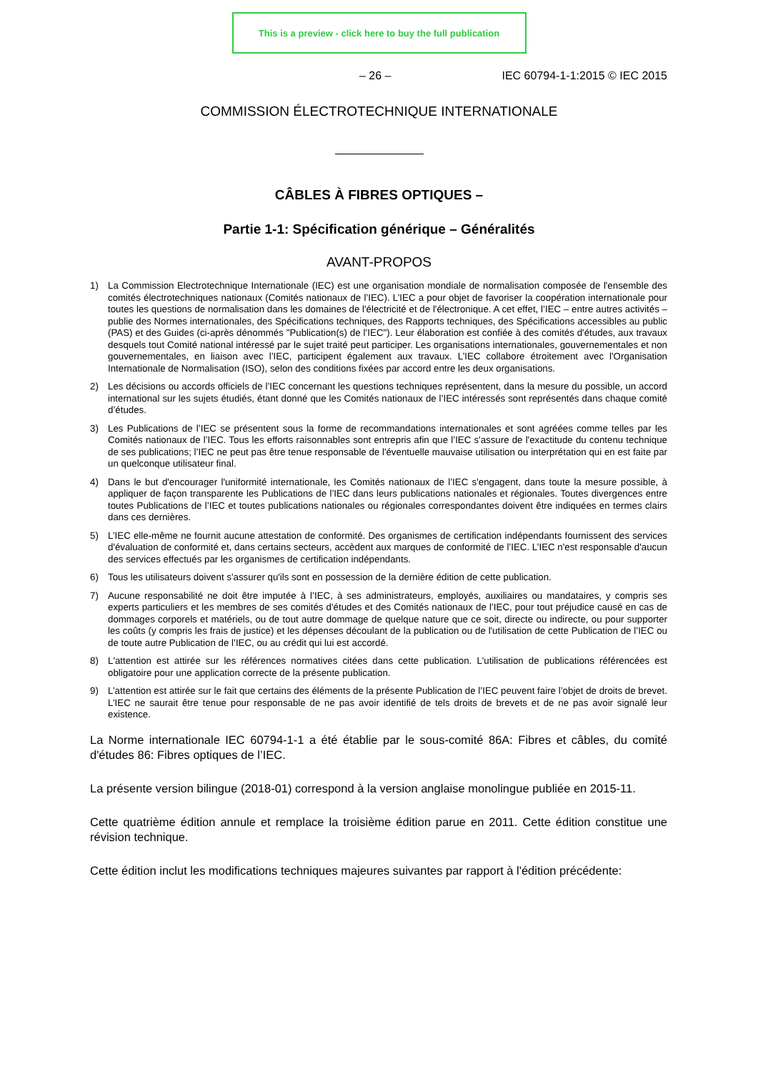This is a preview - click here to buy the full publication
– 26 – IEC 60794-1-1:2015 © IEC 2015
COMMISSION ÉLECTROTECHNIQUE INTERNATIONALE
CÂBLES À FIBRES OPTIQUES –
Partie 1-1: Spécification générique – Généralités
AVANT-PROPOS
1) La Commission Electrotechnique Internationale (IEC) est une organisation mondiale de normalisation composée de l'ensemble des comités électrotechniques nationaux (Comités nationaux de l’IEC). L’IEC a pour objet de favoriser la coopération internationale pour toutes les questions de normalisation dans les domaines de l'électricité et de l'électronique. A cet effet, l’IEC – entre autres activités – publie des Normes internationales, des Spécifications techniques, des Rapports techniques, des Spécifications accessibles au public (PAS) et des Guides (ci-après dénommés "Publication(s) de l’IEC"). Leur élaboration est confiée à des comités d'études, aux travaux desquels tout Comité national intéressé par le sujet traité peut participer. Les organisations internationales, gouvernementales et non gouvernementales, en liaison avec l’IEC, participent également aux travaux. L’IEC collabore étroitement avec l'Organisation Internationale de Normalisation (ISO), selon des conditions fixées par accord entre les deux organisations.
2) Les décisions ou accords officiels de l’IEC concernant les questions techniques représentent, dans la mesure du possible, un accord international sur les sujets étudiés, étant donné que les Comités nationaux de l’IEC intéressés sont représentés dans chaque comité d’études.
3) Les Publications de l’IEC se présentent sous la forme de recommandations internationales et sont agréées comme telles par les Comités nationaux de l’IEC. Tous les efforts raisonnables sont entrepris afin que l’IEC s'assure de l'exactitude du contenu technique de ses publications; l’IEC ne peut pas être tenue responsable de l'éventuelle mauvaise utilisation ou interprétation qui en est faite par un quelconque utilisateur final.
4) Dans le but d'encourager l'uniformité internationale, les Comités nationaux de l’IEC s'engagent, dans toute la mesure possible, à appliquer de façon transparente les Publications de l’IEC dans leurs publications nationales et régionales. Toutes divergences entre toutes Publications de l’IEC et toutes publications nationales ou régionales correspondantes doivent être indiquées en termes clairs dans ces dernières.
5) L’IEC elle-même ne fournit aucune attestation de conformité. Des organismes de certification indépendants fournissent des services d'évaluation de conformité et, dans certains secteurs, accèdent aux marques de conformité de l’IEC. L’IEC n'est responsable d'aucun des services effectués par les organismes de certification indépendants.
6) Tous les utilisateurs doivent s'assurer qu'ils sont en possession de la dernière édition de cette publication.
7) Aucune responsabilité ne doit être imputée à l’IEC, à ses administrateurs, employés, auxiliaires ou mandataires, y compris ses experts particuliers et les membres de ses comités d'études et des Comités nationaux de l’IEC, pour tout préjudice causé en cas de dommages corporels et matériels, ou de tout autre dommage de quelque nature que ce soit, directe ou indirecte, ou pour supporter les coûts (y compris les frais de justice) et les dépenses découlant de la publication ou de l'utilisation de cette Publication de l’IEC ou de toute autre Publication de l’IEC, ou au crédit qui lui est accordé.
8) L'attention est attirée sur les références normatives citées dans cette publication. L'utilisation de publications référencées est obligatoire pour une application correcte de la présente publication.
9) L’attention est attirée sur le fait que certains des éléments de la présente Publication de l’IEC peuvent faire l’objet de droits de brevet. L’IEC ne saurait être tenue pour responsable de ne pas avoir identifié de tels droits de brevets et de ne pas avoir signalé leur existence.
La Norme internationale IEC 60794-1-1 a été établie par le sous-comité 86A: Fibres et câbles, du comité d'études 86: Fibres optiques de l’IEC.
La présente version bilingue (2018-01) correspond à la version anglaise monolingue publiée en 2015-11.
Cette quatrième édition annule et remplace la troisième édition parue en 2011. Cette édition constitue une révision technique.
Cette édition inclut les modifications techniques majeures suivantes par rapport à l'édition précédente: